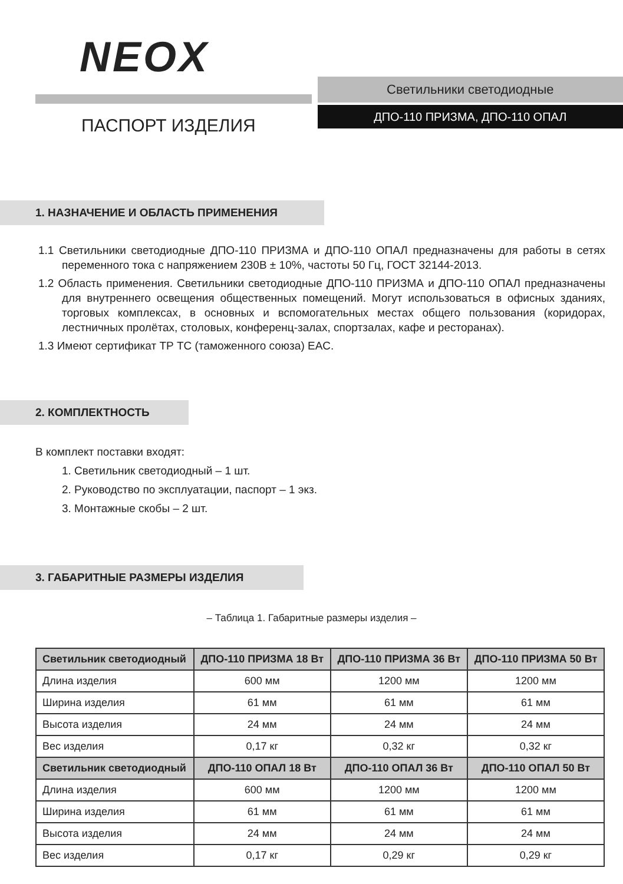NEOX
ПАСПОРТ ИЗДЕЛИЯ
Светильники светодиодные
ДПО-110 ПРИЗМА, ДПО-110 ОПАЛ
1. НАЗНАЧЕНИЕ И ОБЛАСТЬ ПРИМЕНЕНИЯ
1.1 Светильники светодиодные ДПО-110 ПРИЗМА и ДПО-110 ОПАЛ предназначены для работы в сетях переменного тока с напряжением 230В ± 10%, частоты 50 Гц, ГОСТ 32144-2013.
1.2 Область применения. Светильники светодиодные ДПО-110 ПРИЗМА и ДПО-110 ОПАЛ предназначены для внутреннего освещения общественных помещений. Могут использоваться в офисных зданиях, торговых комплексах, в основных и вспомогательных местах общего пользования (коридорах, лестничных пролётах, столовых, конференц-залах, спортзалах, кафе и ресторанах).
1.3 Имеют сертификат ТР ТС (таможенного союза) EAC.
2. КОМПЛЕКТНОСТЬ
В комплект поставки входят:
1. Светильник светодиодный – 1 шт.
2. Руководство по эксплуатации, паспорт – 1 экз.
3. Монтажные скобы – 2 шт.
3. ГАБАРИТНЫЕ РАЗМЕРЫ ИЗДЕЛИЯ
– Таблица 1. Габаритные размеры изделия –
| Светильник светодиодный | ДПО-110 ПРИЗМА 18 Вт | ДПО-110 ПРИЗМА 36 Вт | ДПО-110 ПРИЗМА 50 Вт |
| --- | --- | --- | --- |
| Длина изделия | 600 мм | 1200 мм | 1200 мм |
| Ширина изделия | 61 мм | 61 мм | 61 мм |
| Высота изделия | 24 мм | 24 мм | 24 мм |
| Вес изделия | 0,17 кг | 0,32 кг | 0,32 кг |
| Светильник светодиодный | ДПО-110 ОПАЛ 18 Вт | ДПО-110 ОПАЛ 36 Вт | ДПО-110 ОПАЛ 50 Вт |
| Длина изделия | 600 мм | 1200 мм | 1200 мм |
| Ширина изделия | 61 мм | 61 мм | 61 мм |
| Высота изделия | 24 мм | 24 мм | 24 мм |
| Вес изделия | 0,17 кг | 0,29 кг | 0,29 кг |